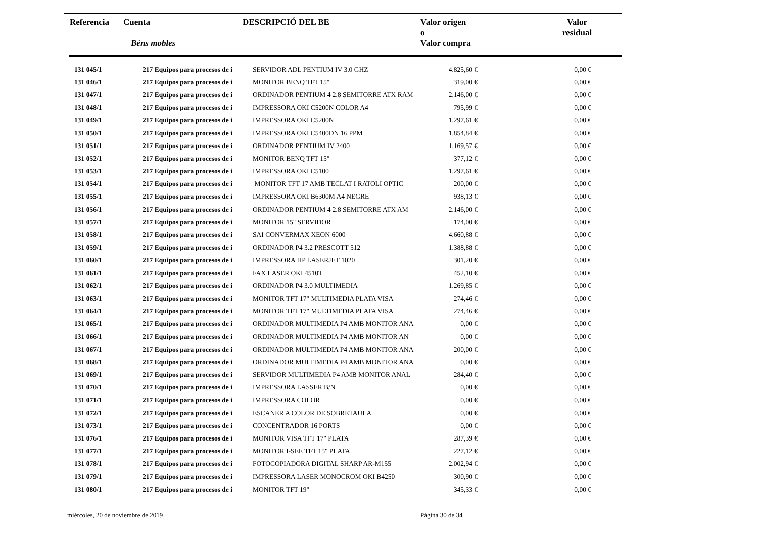| Referencia | Cuenta Béns mobles | DESCRIPCIÓ DEL BE | Valor origen o Valor compra | Valor residual |
| --- | --- | --- | --- | --- |
| 131 045/1 | 217 Equipos para procesos de i | SERVIDOR ADL PENTIUM IV 3.0 GHZ | 4.825,60 € | 0,00 € |
| 131 046/1 | 217 Equipos para procesos de i | MONITOR BENQ TFT 15" | 319,00 € | 0,00 € |
| 131 047/1 | 217 Equipos para procesos de i | ORDINADOR PENTIUM 4 2.8 SEMITORRE ATX RAM | 2.146,00 € | 0,00 € |
| 131 048/1 | 217 Equipos para procesos de i | IMPRESSORA OKI C5200N COLOR A4 | 795,99 € | 0,00 € |
| 131 049/1 | 217 Equipos para procesos de i | IMPRESSORA OKI C5200N | 1.297,61 € | 0,00 € |
| 131 050/1 | 217 Equipos para procesos de i | IMPRESSORA OKI C5400DN 16 PPM | 1.854,84 € | 0,00 € |
| 131 051/1 | 217 Equipos para procesos de i | ORDINADOR PENTIUM IV 2400 | 1.169,57 € | 0,00 € |
| 131 052/1 | 217 Equipos para procesos de i | MONITOR BENQ TFT 15" | 377,12 € | 0,00 € |
| 131 053/1 | 217 Equipos para procesos de i | IMPRESSORA OKI C5100 | 1.297,61 € | 0,00 € |
| 131 054/1 | 217 Equipos para procesos de i | MONITOR TFT 17 AMB TECLAT I RATOLI OPTIC | 200,00 € | 0,00 € |
| 131 055/1 | 217 Equipos para procesos de i | IMPRESSORA OKI B6300M A4 NEGRE | 938,13 € | 0,00 € |
| 131 056/1 | 217 Equipos para procesos de i | ORDINADOR PENTIUM 4 2.8 SEMITORRE ATX AM | 2.146,00 € | 0,00 € |
| 131 057/1 | 217 Equipos para procesos de i | MONITOR 15" SERVIDOR | 174,00 € | 0,00 € |
| 131 058/1 | 217 Equipos para procesos de i | SAI CONVERMAX XEON 6000 | 4.660,88 € | 0,00 € |
| 131 059/1 | 217 Equipos para procesos de i | ORDINADOR P4 3.2 PRESCOTT 512 | 1.388,88 € | 0,00 € |
| 131 060/1 | 217 Equipos para procesos de i | IMPRESSORA HP LASERJET 1020 | 301,20 € | 0,00 € |
| 131 061/1 | 217 Equipos para procesos de i | FAX LASER OKI 4510T | 452,10 € | 0,00 € |
| 131 062/1 | 217 Equipos para procesos de i | ORDINADOR P4 3.0 MULTIMEDIA | 1.269,85 € | 0,00 € |
| 131 063/1 | 217 Equipos para procesos de i | MONITOR TFT 17" MULTIMEDIA PLATA VISA | 274,46 € | 0,00 € |
| 131 064/1 | 217 Equipos para procesos de i | MONITOR TFT 17" MULTIMEDIA PLATA VISA | 274,46 € | 0,00 € |
| 131 065/1 | 217 Equipos para procesos de i | ORDINADOR MULTIMEDIA P4 AMB MONITOR ANA | 0,00 € | 0,00 € |
| 131 066/1 | 217 Equipos para procesos de i | ORDINADOR MULTIMEDIA P4 AMB MONITOR AN | 0,00 € | 0,00 € |
| 131 067/1 | 217 Equipos para procesos de i | ORDINADOR MULTIMEDIA P4 AMB MONITOR ANA | 200,00 € | 0,00 € |
| 131 068/1 | 217 Equipos para procesos de i | ORDINADOR MULTIMEDIA P4 AMB MONITOR ANA | 0,00 € | 0,00 € |
| 131 069/1 | 217 Equipos para procesos de i | SERVIDOR MULTIMEDIA P4 AMB MONITOR ANAL | 284,40 € | 0,00 € |
| 131 070/1 | 217 Equipos para procesos de i | IMPRESSORA LASSER B/N | 0,00 € | 0,00 € |
| 131 071/1 | 217 Equipos para procesos de i | IMPRESSORA COLOR | 0,00 € | 0,00 € |
| 131 072/1 | 217 Equipos para procesos de i | ESCANER A COLOR DE SOBRETAULA | 0,00 € | 0,00 € |
| 131 073/1 | 217 Equipos para procesos de i | CONCENTRADOR 16 PORTS | 0,00 € | 0,00 € |
| 131 076/1 | 217 Equipos para procesos de i | MONITOR VISA TFT 17" PLATA | 287,39 € | 0,00 € |
| 131 077/1 | 217 Equipos para procesos de i | MONITOR I-SEE TFT 15" PLATA | 227,12 € | 0,00 € |
| 131 078/1 | 217 Equipos para procesos de i | FOTOCOPIADORA DIGITAL SHARP AR-M155 | 2.002,94 € | 0,00 € |
| 131 079/1 | 217 Equipos para procesos de i | IMPRESSORA LASER MONOCROM OKI B4250 | 300,90 € | 0,00 € |
| 131 080/1 | 217 Equipos para procesos de i | MONITOR TFT 19" | 345,33 € | 0,00 € |
miércoles, 20 de noviembre de 2019
Página 30 de 34